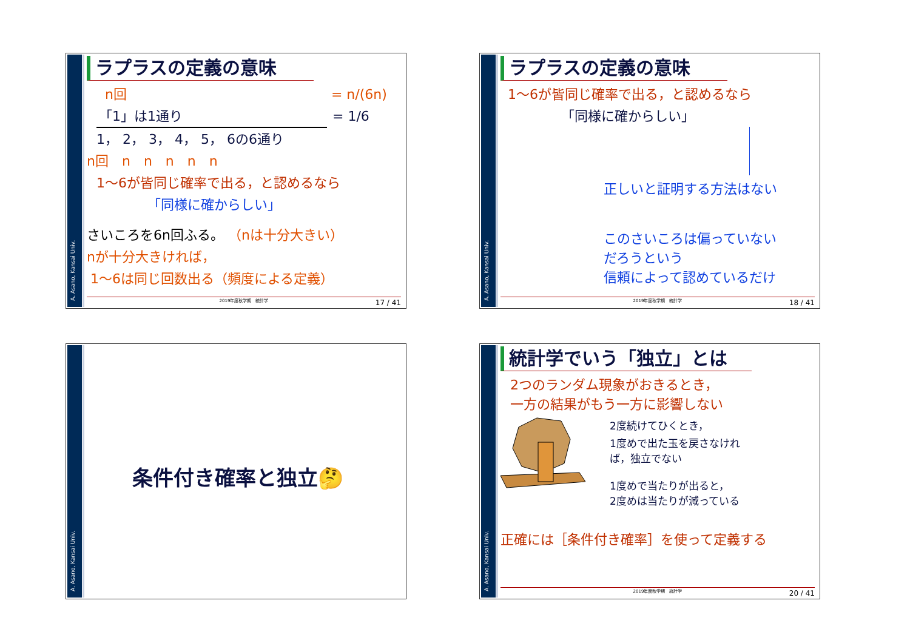A. Asano, Kansai Univ.
ラプラスの定義の意味
n回 = n/(6n)
「1」は1通り = 1/6
1， 2， 3， 4， 5， 6の6通り
n回　n　n　n　n　n
1～6が皆同じ確率で出る，と認めるなら
「同様に確からしい」
さいころを6n回ふる。 （nは十分大きい）
nが十分大きければ，
1～6は同じ回数出る（頻度による定義）
2019年度秋学期　統計学 17 / 41
A. Asano, Kansai Univ.
ラプラスの定義の意味
1～6が皆同じ確率で出る，と認めるなら
「同様に確からしい」
正しいと証明する方法はない
このさいころは偏っていない
だろうという
信頼によって認めているだけ
2019年度秋学期　統計学 18 / 41
A. Asano, Kansai Univ.
条件付き確率と独立🤔
A. Asano, Kansai Univ.
統計学でいう「独立」とは
2つのランダム現象がおきるとき，
一方の結果がもう一方に影響しない
2度続けてひくとき，
1度めで出た玉を戻さなけれ
ば，独立でない
1度めで当たりが出ると，
2度めは当たりが減っている
正確には［条件付き確率］を使って定義する
2019年度秋学期　統計学 20 / 41